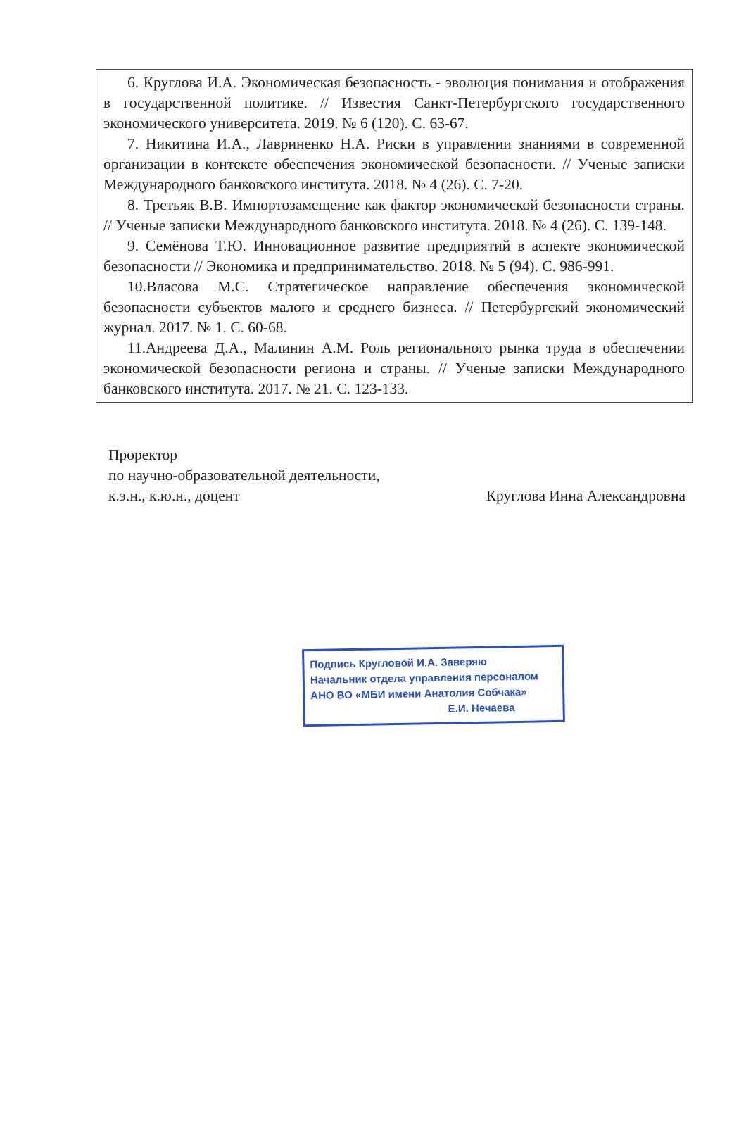6. Круглова И.А. Экономическая безопасность - эволюция понимания и отображения в государственной политике. // Известия Санкт-Петербургского государственного экономического университета. 2019. № 6 (120). С. 63-67.
7. Никитина И.А., Лавриненко Н.А. Риски в управлении знаниями в современной организации в контексте обеспечения экономической безопасности. // Ученые записки Международного банковского института. 2018. № 4 (26). С. 7-20.
8. Третьяк В.В. Импортозамещение как фактор экономической безопасности страны. // Ученые записки Международного банковского института. 2018. № 4 (26). С. 139-148.
9. Семёнова Т.Ю. Инновационное развитие предприятий в аспекте экономической безопасности // Экономика и предпринимательство. 2018. № 5 (94). С. 986-991.
10.Власова М.С. Стратегическое направление обеспечения экономической безопасности субъектов малого и среднего бизнеса. // Петербургский экономический журнал. 2017. № 1. С. 60-68.
11.Андреева Д.А., Малинин А.М. Роль регионального рынка труда в обеспечении экономической безопасности региона и страны. // Ученые записки Международного банковского института. 2017. № 21. С. 123-133.
Проректор
по научно-образовательной деятельности,
к.э.н., к.ю.н., доцент Круглова Инна Александровна
Подпись Кругловой И.А. Заверяю
Начальник отдела управления персоналом
АНО ВО «МБИ имени Анатолия Собчака»
Е.И. Нечаева